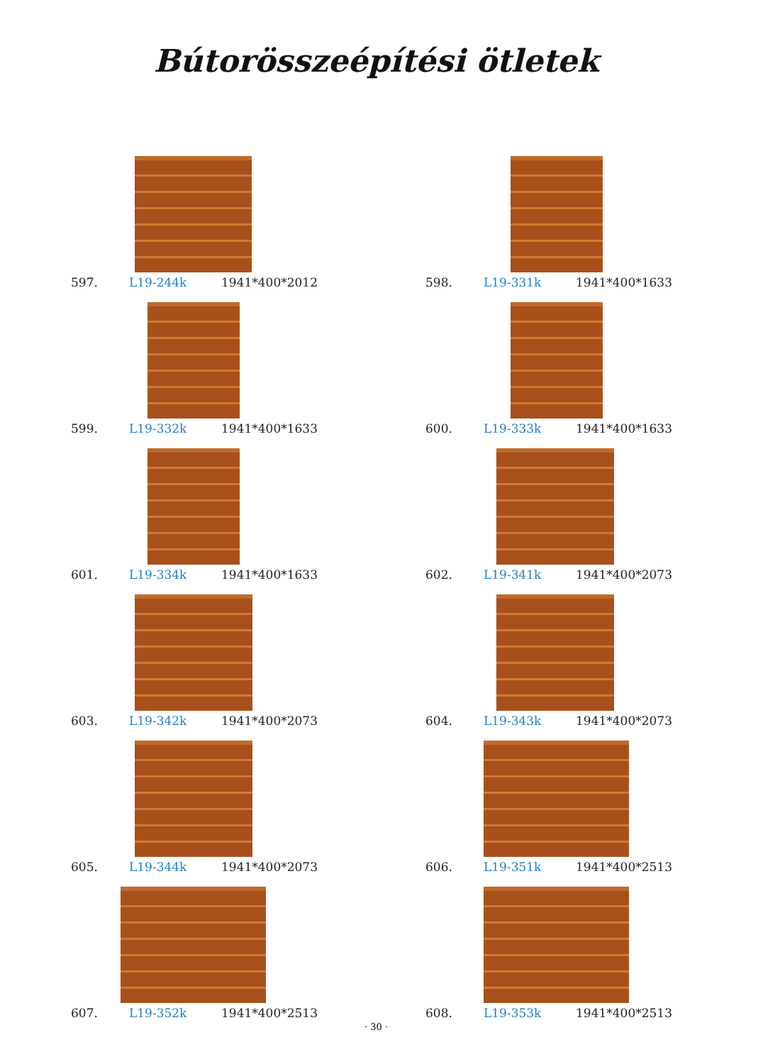Bútorösszeépítési ötletek
597. L19-244k 1941*400*2012
598. L19-331k 1941*400*1633
599. L19-332k 1941*400*1633
600. L19-333k 1941*400*1633
601. L19-334k 1941*400*1633
602. L19-341k 1941*400*2073
603. L19-342k 1941*400*2073
604. L19-343k 1941*400*2073
605. L19-344k 1941*400*2073
606. L19-351k 1941*400*2513
607. L19-352k 1941*400*2513
608. L19-353k 1941*400*2513
· 30 ·